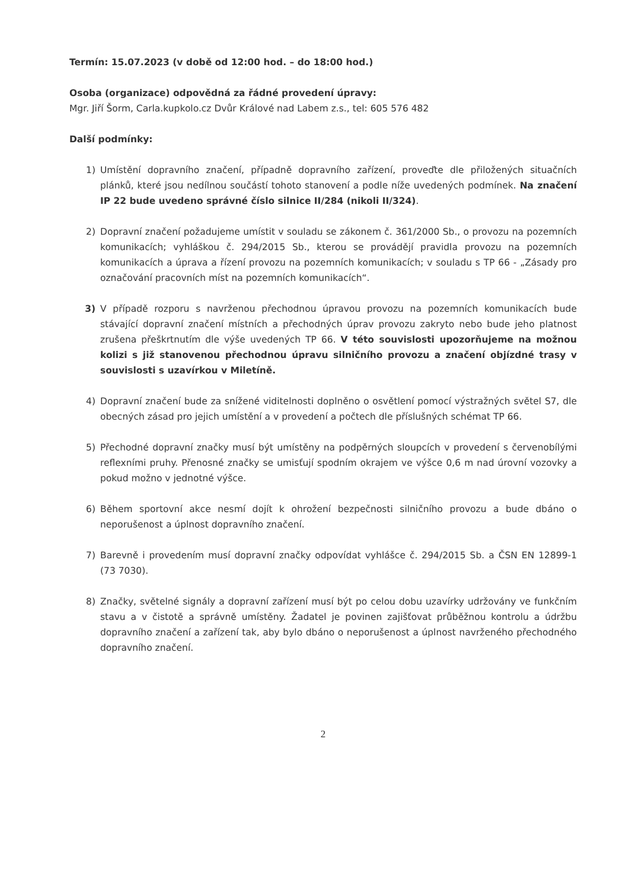Termín: 15.07.2023 (v době od 12:00 hod. – do 18:00 hod.)
Osoba (organizace) odpovědná za řádné provedení úpravy:
Mgr. Jiří Šorm, Carla.kupkolo.cz Dvůr Králové nad Labem z.s., tel: 605 576 482
Další podmínky:
1) Umístění dopravního značení, případně dopravního zařízení, proveďte dle přiložených situačních plánků, které jsou nedílnou součástí tohoto stanovení a podle níže uvedených podmínek. Na značení IP 22 bude uvedeno správné číslo silnice II/284 (nikoli II/324).
2) Dopravní značení požadujeme umístit v souladu se zákonem č. 361/2000 Sb., o provozu na pozemních komunikacích; vyhláškou č. 294/2015 Sb., kterou se provádějí pravidla provozu na pozemních komunikacích a úprava a řízení provozu na pozemních komunikacích; v souladu s TP 66 - „Zásady pro označování pracovních míst na pozemních komunikacích“.
3) V případě rozporu s navrženou přechodnou úpravou provozu na pozemních komunikacích bude stávající dopravní značení místních a přechodných úprav provozu zakryto nebo bude jeho platnost zrušena přeškrtnutím dle výše uvedených TP 66. V této souvislosti upozorňujeme na možnou kolizi s již stanovenou přechodnou úpravu silničního provozu a značení objízdné trasy v souvislosti s uzavírkou v Miletíně.
4) Dopravní značení bude za snížené viditelnosti doplněno o osvětlení pomocí výstražných světel S7, dle obecných zásad pro jejich umístění a v provedení a počtech dle příslušných schémat TP 66.
5) Přechodné dopravní značky musí být umístěny na podpěrných sloupcích v provedení s červenobílými reflexními pruhy. Přenosné značky se umisťují spodním okrajem ve výšce 0,6 m nad úrovní vozovky a pokud možno v jednotné výšce.
6) Během sportovní akce nesmí dojít k ohrožení bezpečnosti silničního provozu a bude dbáno o neporušenost a úplnost dopravního značení.
7) Barevně i provedením musí dopravní značky odpovídat vyhlášce č. 294/2015 Sb. a ČSN EN 12899-1 (73 7030).
8) Značky, světelné signály a dopravní zařízení musí být po celou dobu uzavírky udržovány ve funkčním stavu a v čistotě a správně umístěny. Žadatel je povinen zajišťovat průběžnou kontrolu a údržbu dopravního značení a zařízení tak, aby bylo dbáno o neporušenost a úplnost navrženého přechodného dopravního značení.
2